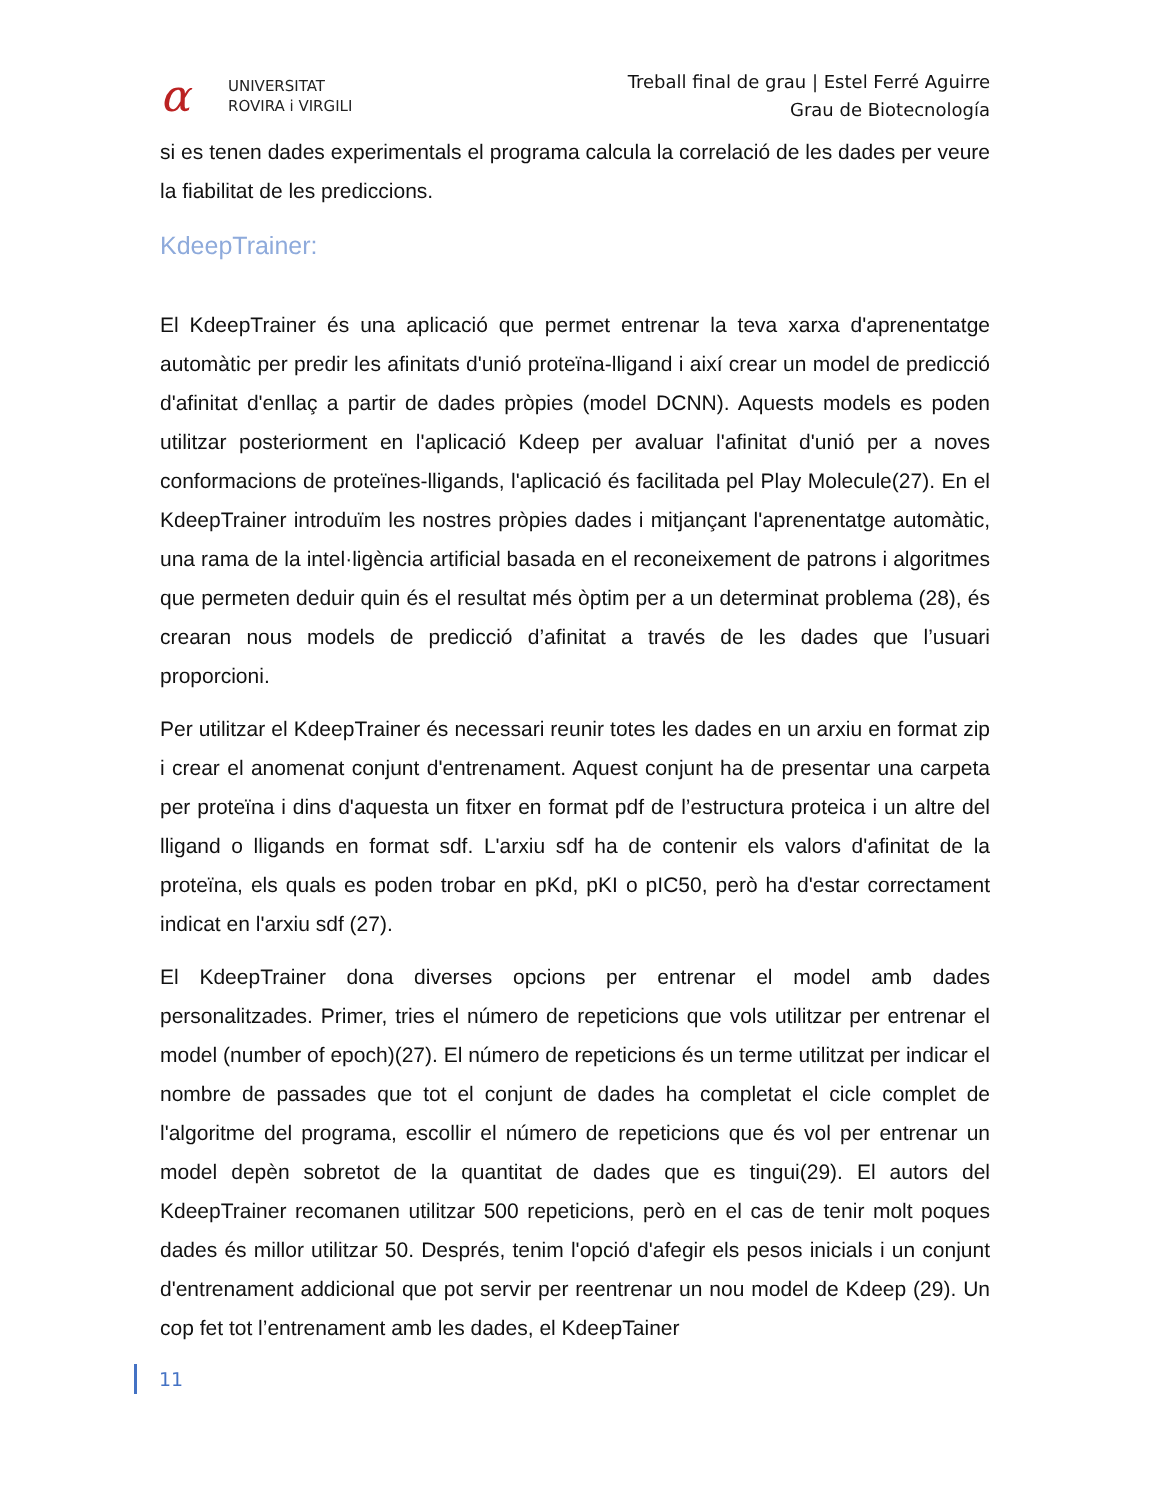α
UNIVERSITAT
ROVIRA i VIRGILI
Treball final de grau | Estel Ferré Aguirre
Grau de Biotecnología
si es tenen dades experimentals el programa calcula la correlació de les dades per veure la fiabilitat de les prediccions.
KdeepTrainer:
El KdeepTrainer és una aplicació que permet entrenar la teva xarxa d'aprenentatge automàtic per predir les afinitats d'unió proteïna-lligand i així crear un model de predicció d'afinitat d'enllaç a partir de dades pròpies (model DCNN). Aquests models es poden utilitzar posteriorment en l'aplicació Kdeep per avaluar l'afinitat d'unió per a noves conformacions de proteïnes-lligands, l'aplicació és facilitada pel Play Molecule(27). En el KdeepTrainer introduïm les nostres pròpies dades i mitjançant l'aprenentatge automàtic, una rama de la intel·ligència artificial basada en el reconeixement de patrons i algoritmes que permeten deduir quin és el resultat més òptim per a un determinat problema (28), és crearan nous models de predicció d’afinitat a través de les dades que l’usuari proporcioni.
Per utilitzar el KdeepTrainer és necessari reunir totes les dades en un arxiu en format zip i crear el anomenat conjunt d'entrenament. Aquest conjunt ha de presentar una carpeta per proteïna i dins d'aquesta un fitxer en format pdf de l’estructura proteica i un altre del lligand o lligands en format sdf. L'arxiu sdf ha de contenir els valors d'afinitat de la proteïna, els quals es poden trobar en pKd, pKI o pIC50, però ha d'estar correctament indicat en l'arxiu sdf (27).
El KdeepTrainer dona diverses opcions per entrenar el model amb dades personalitzades. Primer, tries el número de repeticions que vols utilitzar per entrenar el model (number of epoch)(27). El número de repeticions és un terme utilitzat per indicar el nombre de passades que tot el conjunt de dades ha completat el cicle complet de l'algoritme del programa, escollir el número de repeticions que és vol per entrenar un model depèn sobretot de la quantitat de dades que es tingui(29). El autors del KdeepTrainer recomanen utilitzar 500 repeticions, però en el cas de tenir molt poques dades és millor utilitzar 50. Després, tenim l'opció d'afegir els pesos inicials i un conjunt d'entrenament addicional que pot servir per reentrenar un nou model de Kdeep (29). Un cop fet tot l’entrenament amb les dades, el KdeepTainer
11